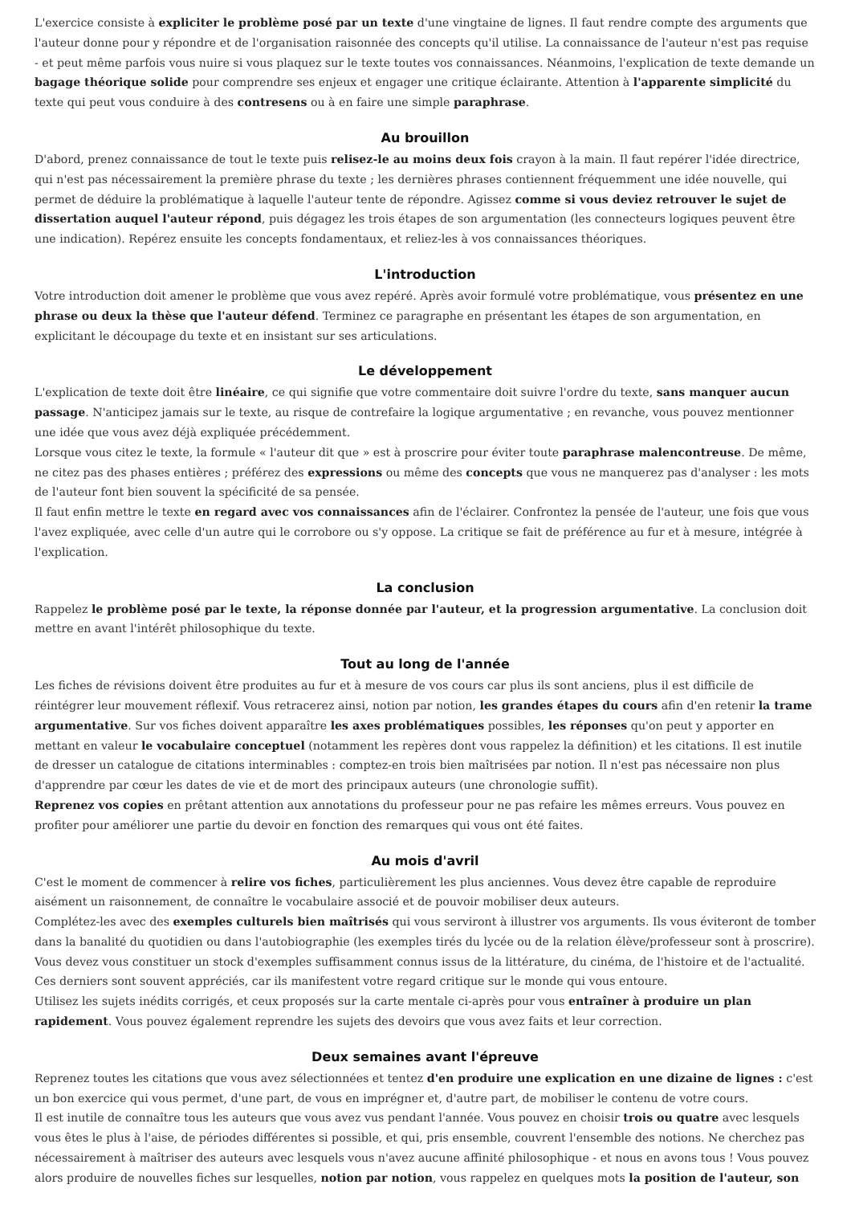L'exercice consiste à expliciter le problème posé par un texte d'une vingtaine de lignes. Il faut rendre compte des arguments que l'auteur donne pour y répondre et de l'organisation raisonnée des concepts qu'il utilise. La connaissance de l'auteur n'est pas requise - et peut même parfois vous nuire si vous plaquez sur le texte toutes vos connaissances. Néanmoins, l'explication de texte demande un bagage théorique solide pour comprendre ses enjeux et engager une critique éclairante. Attention à l'apparente simplicité du texte qui peut vous conduire à des contresens ou à en faire une simple paraphrase.
Au brouillon
D'abord, prenez connaissance de tout le texte puis relisez-le au moins deux fois crayon à la main. Il faut repérer l'idée directrice, qui n'est pas nécessairement la première phrase du texte ; les dernières phrases contiennent fréquemment une idée nouvelle, qui permet de déduire la problématique à laquelle l'auteur tente de répondre. Agissez comme si vous deviez retrouver le sujet de dissertation auquel l'auteur répond, puis dégagez les trois étapes de son argumentation (les connecteurs logiques peuvent être une indication). Repérez ensuite les concepts fondamentaux, et reliez-les à vos connaissances théoriques.
L'introduction
Votre introduction doit amener le problème que vous avez repéré. Après avoir formulé votre problématique, vous présentez en une phrase ou deux la thèse que l'auteur défend. Terminez ce paragraphe en présentant les étapes de son argumentation, en explicitant le découpage du texte et en insistant sur ses articulations.
Le développement
L'explication de texte doit être linéaire, ce qui signifie que votre commentaire doit suivre l'ordre du texte, sans manquer aucun passage. N'anticipez jamais sur le texte, au risque de contrefaire la logique argumentative ; en revanche, vous pouvez mentionner une idée que vous avez déjà expliquée précédemment.
Lorsque vous citez le texte, la formule « l'auteur dit que » est à proscrire pour éviter toute paraphrase malencontreuse. De même, ne citez pas des phases entières ; préférez des expressions ou même des concepts que vous ne manquerez pas d'analyser : les mots de l'auteur font bien souvent la spécificité de sa pensée.
Il faut enfin mettre le texte en regard avec vos connaissances afin de l'éclairer. Confrontez la pensée de l'auteur, une fois que vous l'avez expliquée, avec celle d'un autre qui le corrobore ou s'y oppose. La critique se fait de préférence au fur et à mesure, intégrée à l'explication.
La conclusion
Rappelez le problème posé par le texte, la réponse donnée par l'auteur, et la progression argumentative. La conclusion doit mettre en avant l'intérêt philosophique du texte.
Tout au long de l'année
Les fiches de révisions doivent être produites au fur et à mesure de vos cours car plus ils sont anciens, plus il est difficile de réintégrer leur mouvement réflexif. Vous retracerez ainsi, notion par notion, les grandes étapes du cours afin d'en retenir la trame argumentative. Sur vos fiches doivent apparaître les axes problématiques possibles, les réponses qu'on peut y apporter en mettant en valeur le vocabulaire conceptuel (notamment les repères dont vous rappelez la définition) et les citations. Il est inutile de dresser un catalogue de citations interminables : comptez-en trois bien maîtrisées par notion. Il n'est pas nécessaire non plus d'apprendre par cœur les dates de vie et de mort des principaux auteurs (une chronologie suffit).
Reprenez vos copies en prêtant attention aux annotations du professeur pour ne pas refaire les mêmes erreurs. Vous pouvez en profiter pour améliorer une partie du devoir en fonction des remarques qui vous ont été faites.
Au mois d'avril
C'est le moment de commencer à relire vos fiches, particulièrement les plus anciennes. Vous devez être capable de reproduire aisément un raisonnement, de connaître le vocabulaire associé et de pouvoir mobiliser deux auteurs.
Complétez-les avec des exemples culturels bien maîtrisés qui vous serviront à illustrer vos arguments. Ils vous éviteront de tomber dans la banalité du quotidien ou dans l'autobiographie (les exemples tirés du lycée ou de la relation élève/professeur sont à proscrire). Vous devez vous constituer un stock d'exemples suffisamment connus issus de la littérature, du cinéma, de l'histoire et de l'actualité. Ces derniers sont souvent appréciés, car ils manifestent votre regard critique sur le monde qui vous entoure.
Utilisez les sujets inédits corrigés, et ceux proposés sur la carte mentale ci-après pour vous entraîner à produire un plan rapidement. Vous pouvez également reprendre les sujets des devoirs que vous avez faits et leur correction.
Deux semaines avant l'épreuve
Reprenez toutes les citations que vous avez sélectionnées et tentez d'en produire une explication en une dizaine de lignes : c'est un bon exercice qui vous permet, d'une part, de vous en imprégner et, d'autre part, de mobiliser le contenu de votre cours.
Il est inutile de connaître tous les auteurs que vous avez vus pendant l'année. Vous pouvez en choisir trois ou quatre avec lesquels vous êtes le plus à l'aise, de périodes différentes si possible, et qui, pris ensemble, couvrent l'ensemble des notions. Ne cherchez pas nécessairement à maîtriser des auteurs avec lesquels vous n'avez aucune affinité philosophique - et nous en avons tous ! Vous pouvez alors produire de nouvelles fiches sur lesquelles, notion par notion, vous rappelez en quelques mots la position de l'auteur, son